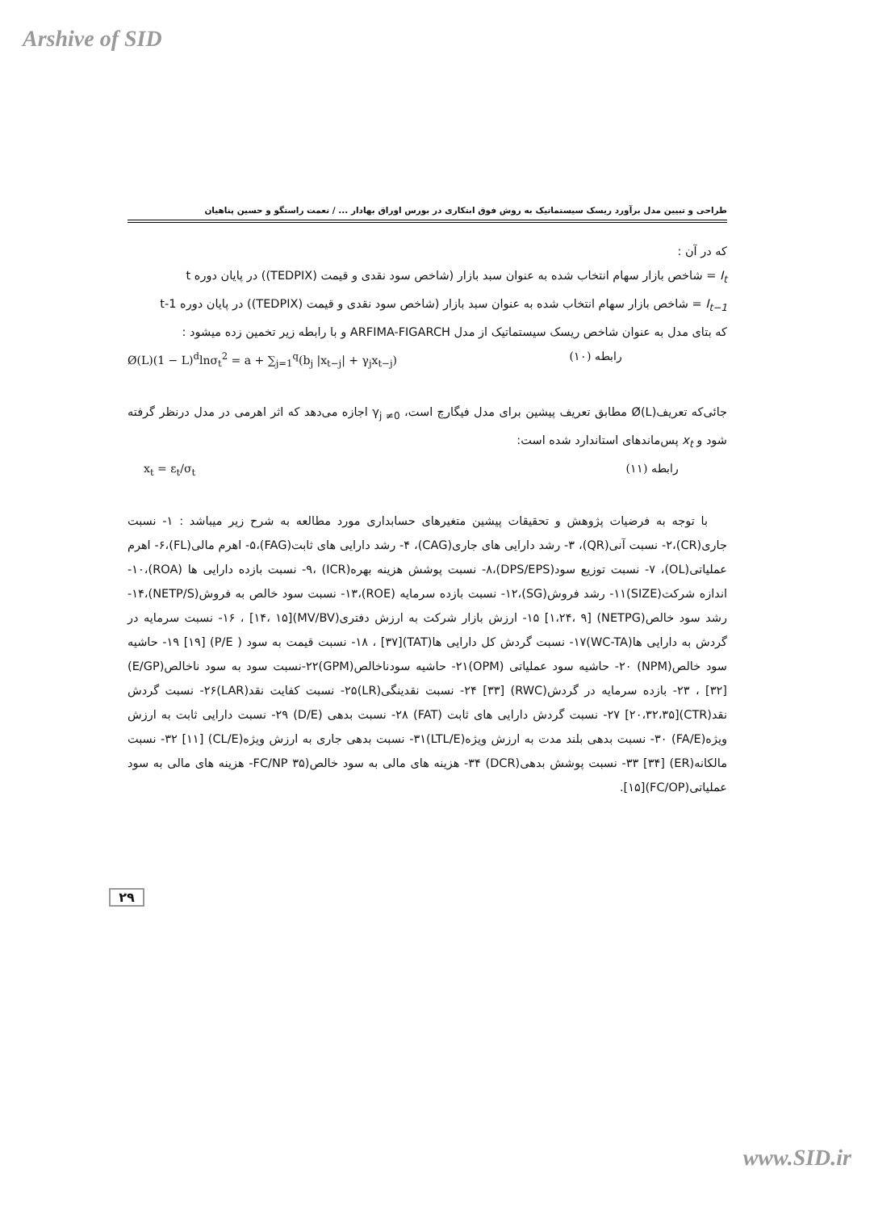Arshive of SID
طراحی و تبیین مدل برآورد ریسک سیستماتیک به روش فوق ابتکاری در بورس اوراق بهادار ... / نعمت راستگو و حسین پناهیان
که در آن :
I<sub>t</sub> = شاخص بازار سهام انتخاب شده به عنوان سبد بازار (شاخص سود نقدی و قیمت (TEDPIX)) در پایان دوره t
I<sub>t−1</sub> = شاخص بازار سهام انتخاب شده به عنوان سبد بازار (شاخص سود نقدی و قیمت (TEDPIX)) در پایان دوره t-1
که بتای مدل به عنوان شاخص ریسک سیستماتیک از مدل ARFIMA-FIGARCH و با رابطه زیر تخمین زده میشود :
Ø(L)(1 − L)<sup>d</sup>lnσ<sub>t</sub><sup>2</sup> = a + ∑<sub>j=1</sub><sup>q</sup>(b<sub>j</sub> |x<sub>t−j</sub>| + γ<sub>j</sub>x<sub>t−j</sub>) رابطه (۱۰)
جائی‌که تعریف(Ø(L مطابق تعریف پیشین برای مدل فیگارچ است، γ<sub>j ≠0</sub> اجازه می‌دهد که اثر اهرمی در مدل درنظر گرفته شود و x<sub>t</sub> پس‌ماندهای استاندارد شده است:
x<sub>t</sub> = ε<sub>t</sub>/σ<sub>t</sub> رابطه (۱۱)
با توجه به فرضیات پژوهش و تحقیقات پیشین متغیرهای حسابداری مورد مطالعه به شرح زیر میباشد : ۱- نسبت جاری(CR)،۲- نسبت آنی(QR)، ۳- رشد دارایی های جاری(CAG)، ۴- رشد دارایی های ثابت(FAG)،۵- اهرم مالی(FL)،۶- اهرم عملیاتی(OL)، ۷- نسبت توزیع سود(DPS/EPS)،۸- نسبت پوشش هزینه بهره(ICR) ،۹- نسبت بازده دارایی ها (ROA)،۱۰- اندازه شرکت(SIZE)۱۱- رشد فروش(SG)،۱۲- نسبت بازده سرمایه (ROE)،۱۳- نسبت سود خالص به فروش(NETP/S)،۱۴- رشد سود خالص(NETPG) [۱،۲۴، ۹] ۱۵- ارزش بازار شرکت به ارزش دفتری(MV/BV)[۱۴، ۱۵] ، ۱۶- نسبت سرمایه در گردش به دارایی ها(WC-TA)۱۷- نسبت گردش کل دارایی ها(TAT)[۳۷] ، ۱۸- نسبت قیمت به سود ( P/E) [۱۹] ۱۹- حاشیه سود خالص(NPM) ۲۰- حاشیه سود عملیاتی (OPM)۲۱- حاشیه سودناخالص(GPM)۲۲-نسبت سود به سود ناخالص(E/GP) [۳۲] ، ۲۳- بازده سرمایه در گردش(RWC) [۳۳] ۲۴- نسبت نقدینگی(LR)۲۵- نسبت کفایت نقد(LAR)۲۶- نسبت گردش نقد(CTR)[۲۰،۳۲،۳۵] ۲۷- نسبت گردش دارایی های ثابت (FAT) ۲۸- نسبت بدهی (D/E) ۲۹- نسبت دارایی ثابت به ارزش ویژه(FA/E) ۳۰- نسبت بدهی بلند مدت به ارزش ویژه(LTL/E)۳۱- نسبت بدهی جاری به ارزش ویژه(CL/E) [۱۱] ۳۲- نسبت مالکانه(ER) [۳۴] ۳۳- نسبت پوشش بدهی(DCR) ۳۴- هزینه های مالی به سود خالص(FC/NP ۳۵- هزینه های مالی به سود عملیاتی(FC/OP)[۱۵].
۲۹
www.SID.ir